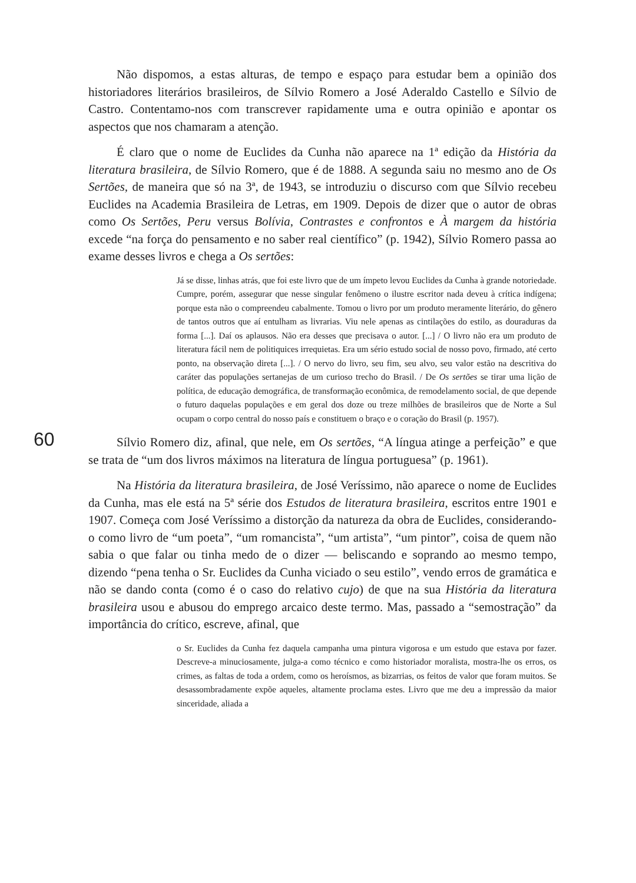Não dispomos, a estas alturas, de tempo e espaço para estudar bem a opinião dos historiadores literários brasileiros, de Sílvio Romero a José Aderaldo Castello e Sílvio de Castro. Contentamo-nos com transcrever rapidamente uma e outra opinião e apontar os aspectos que nos chamaram a atenção.
É claro que o nome de Euclides da Cunha não aparece na 1ª edição da História da literatura brasileira, de Sílvio Romero, que é de 1888. A segunda saiu no mesmo ano de Os Sertões, de maneira que só na 3ª, de 1943, se introduziu o discurso com que Sílvio recebeu Euclides na Academia Brasileira de Letras, em 1909. Depois de dizer que o autor de obras como Os Sertões, Peru versus Bolívia, Contrastes e confrontos e À margem da história excede “na força do pensamento e no saber real científico” (p. 1942), Sílvio Romero passa ao exame desses livros e chega a Os sertões:
Já se disse, linhas atrás, que foi este livro que de um ímpeto levou Euclides da Cunha à grande notoriedade. Cumpre, porém, assegurar que nesse singular fenômeno o ilustre escritor nada deveu à crítica indígena; porque esta não o compreendeu cabalmente. Tomou o livro por um produto meramente literário, do gênero de tantos outros que aí entulham as livrarias. Viu nele apenas as cintilações do estilo, as douraduras da forma [...]. Daí os aplausos. Não era desses que precisava o autor. [...] / O livro não era um produto de literatura fácil nem de politiquices irrequietas. Era um sério estudo social de nosso povo, firmado, até certo ponto, na observação direta [...]. / O nervo do livro, seu fim, seu alvo, seu valor estão na descritiva do caráter das populações sertanejas de um curioso trecho do Brasil. / De Os sertões se tirar uma lição de política, de educação demográfica, de transformação econômica, de remodelamento social, de que depende o futuro daquelas populações e em geral dos doze ou treze milhões de brasileiros que de Norte a Sul ocupam o corpo central do nosso país e constituem o braço e o coração do Brasil (p. 1957).
Sílvio Romero diz, afinal, que nele, em Os sertões, “A língua atinge a perfeição” e que se trata de “um dos livros máximos na literatura de língua portuguesa” (p. 1961).
Na História da literatura brasileira, de José Veríssimo, não aparece o nome de Euclides da Cunha, mas ele está na 5ª série dos Estudos de literatura brasileira, escritos entre 1901 e 1907. Começa com José Veríssimo a distorção da natureza da obra de Euclides, considerando-o como livro de “um poeta”, “um romancista”, “um artista”, “um pintor”, coisa de quem não sabia o que falar ou tinha medo de o dizer — beliscando e soprando ao mesmo tempo, dizendo “pena tenha o Sr. Euclides da Cunha viciado o seu estilo”, vendo erros de gramática e não se dando conta (como é o caso do relativo cujo) de que na sua História da literatura brasileira usou e abusou do emprego arcaico deste termo. Mas, passado a “semostração” da importância do crítico, escreve, afinal, que
o Sr. Euclides da Cunha fez daquela campanha uma pintura vigorosa e um estudo que estava por fazer. Descreve-a minuciosamente, julga-a como técnico e como historiador moralista, mostra-lhe os erros, os crimes, as faltas de toda a ordem, como os heroísmos, as bizarrias, os feitos de valor que foram muitos. Se desassombradamente expõe aqueles, altamente proclama estes. Livro que me deu a impressão da maior sinceridade, aliada a
60